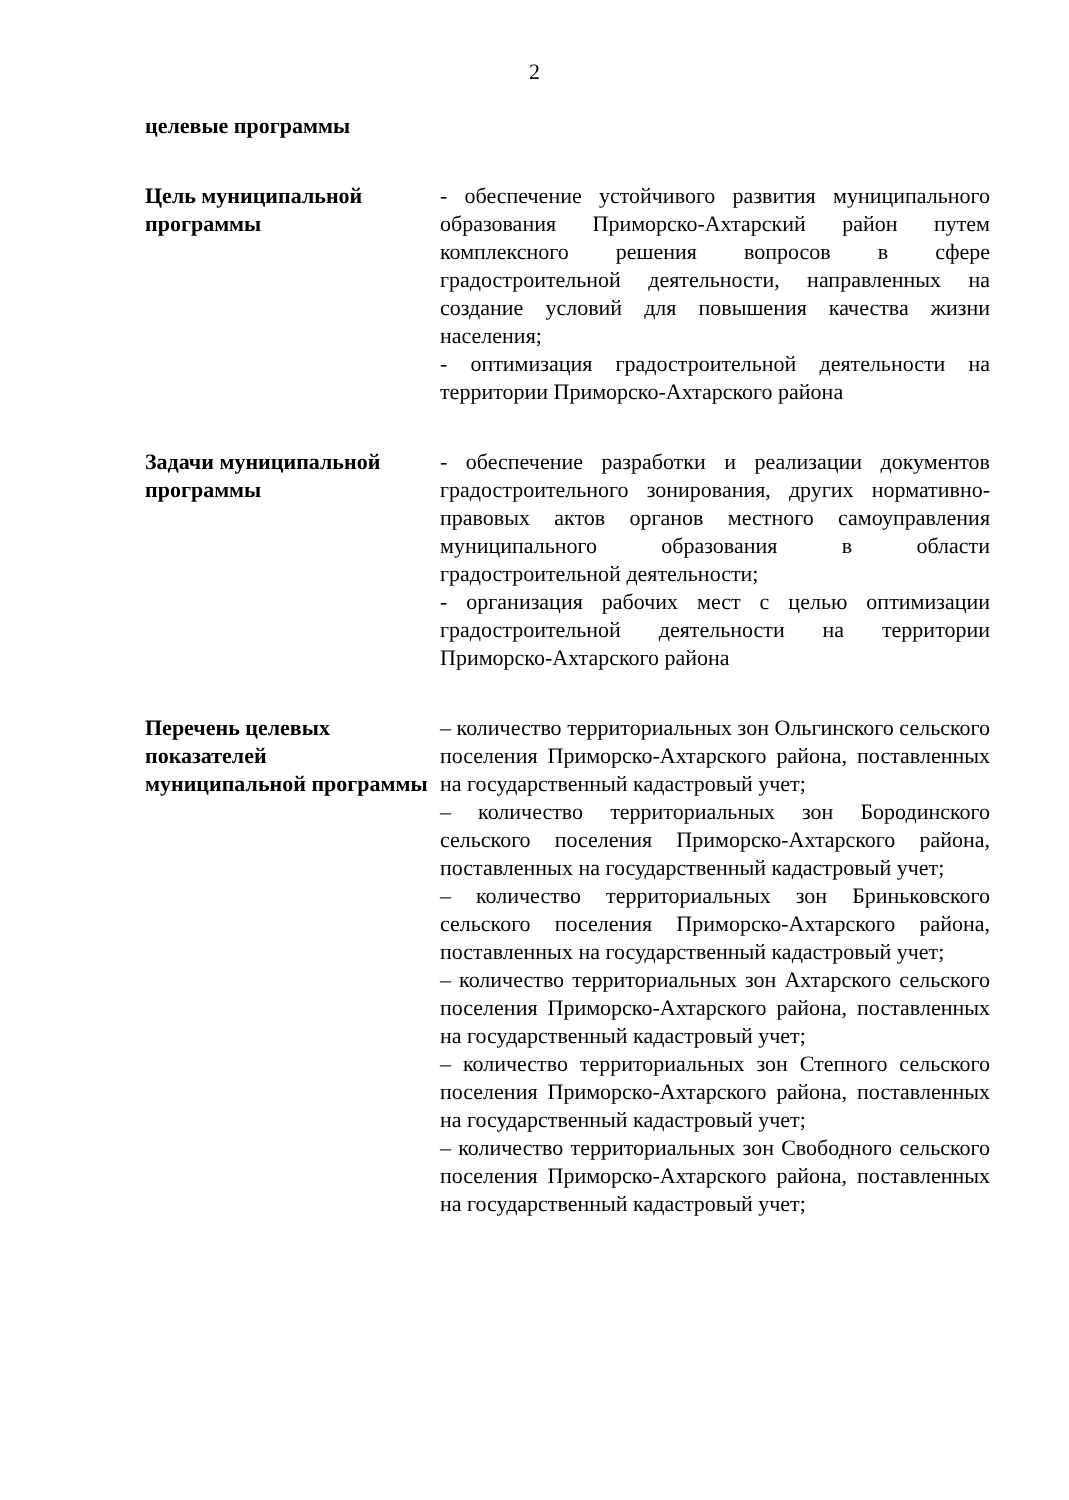2
| целевые программы | |
| Цель муниципальной программы | - обеспечение устойчивого развития муниципального образования Приморско-Ахтарский район путем комплексного решения вопросов в сфере градостроительной деятельности, направленных на создание условий для повышения качества жизни населения; - оптимизация градостроительной деятельности на территории Приморско-Ахтарского района |
| Задачи муниципальной программы | - обеспечение разработки и реализации документов градостроительного зонирования, других нормативно-правовых актов органов местного самоуправления муниципального образования в области градостроительной деятельности; - организация рабочих мест с целью оптимизации градостроительной деятельности на территории Приморско-Ахтарского района |
| Перечень целевых показателей муниципальной программы | – количество территориальных зон Ольгинского сельского поселения Приморско-Ахтарского района, поставленных на государственный кадастровый учет; – количество территориальных зон Бородинского сельского поселения Приморско-Ахтарского района, поставленных на государственный кадастровый учет; – количество территориальных зон Бриньковского сельского поселения Приморско-Ахтарского района, поставленных на государственный кадастровый учет; – количество территориальных зон Ахтарского сельского поселения Приморско-Ахтарского района, поставленных на государственный кадастровый учет; – количество территориальных зон Степного сельского поселения Приморско-Ахтарского района, поставленных на государственный кадастровый учет; – количество территориальных зон Свободного сельского поселения Приморско-Ахтарского района, поставленных на государственный кадастровый учет; |